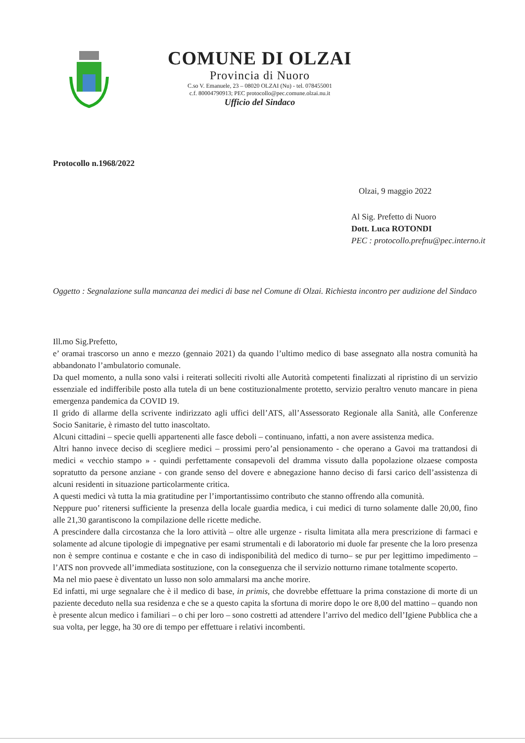COMUNE DI OLZAI
Provincia di Nuoro
C.so V. Emanuele, 23 – 08020 OLZAI (Nu) - tel. 078455001
c.f. 80004790913; PEC protocollo@pec.comune.olzai.nu.it
Ufficio del Sindaco
Protocollo n.1968/2022
Olzai, 9 maggio 2022
Al Sig. Prefetto di Nuoro
Dott. Luca ROTONDI
PEC : protocollo.prefnu@pec.interno.it
Oggetto : Segnalazione sulla mancanza dei medici di base nel Comune di Olzai. Richiesta incontro per audizione del Sindaco
Ill.mo Sig.Prefetto,
e’ oramai trascorso un anno e mezzo (gennaio 2021) da quando l’ultimo medico di base assegnato alla nostra comunità ha abbandonato l’ambulatorio comunale.
Da quel momento, a nulla sono valsi i reiterati solleciti rivolti alle Autorità competenti finalizzati al ripristino di un servizio essenziale ed indifferibile posto alla tutela di un bene costituzionalmente protetto, servizio peraltro venuto mancare in piena emergenza pandemica da COVID 19.
Il grido di allarme della scrivente indirizzato agli uffici dell’ATS, all’Assessorato Regionale alla Sanità, alle Conferenze Socio Sanitarie, è rimasto del tutto inascoltato.
Alcuni cittadini – specie quelli appartenenti alle fasce deboli – continuano, infatti, a non avere assistenza medica.
Altri hanno invece deciso di scegliere medici – prossimi pero’al pensionamento - che operano a Gavoi ma trattandosi di medici « vecchio stampo » - quindi perfettamente consapevoli del dramma vissuto dalla popolazione olzaese composta sopratutto da persone anziane - con grande senso del dovere e abnegazione hanno deciso di farsi carico dell’assistenza di alcuni residenti in situazione particolarmente critica.
A questi medici và tutta la mia gratitudine per l’importantissimo contributo che stanno offrendo alla comunità.
Neppure puo’ ritenersi sufficiente la presenza della locale guardia medica, i cui medici di turno solamente dalle 20,00, fino alle 21,30 garantiscono la compilazione delle ricette mediche.
A prescindere dalla circostanza che la loro attività – oltre alle urgenze - risulta limitata alla mera prescrizione di farmaci e solamente ad alcune tipologie di impegnative per esami strumentali e di laboratorio mi duole far presente che la loro presenza non è sempre continua e costante e che in caso di indisponibilità del medico di turno– se pur per legittimo impedimento – l’ATS non provvede all’immediata sostituzione, con la conseguenza che il servizio notturno rimane totalmente scoperto.
Ma nel mio paese è diventato un lusso non solo ammalarsi ma anche morire.
Ed infatti, mi urge segnalare che è il medico di base, in primis, che dovrebbe effettuare la prima constazione di morte di un paziente deceduto nella sua residenza e che se a questo capita la sfortuna di morire dopo le ore 8,00 del mattino – quando non è presente alcun medico i familiari – o chi per loro – sono costretti ad attendere l’arrivo del medico dell’Igiene Pubblica che a sua volta, per legge, ha 30 ore di tempo per effettuare i relativi incombenti.